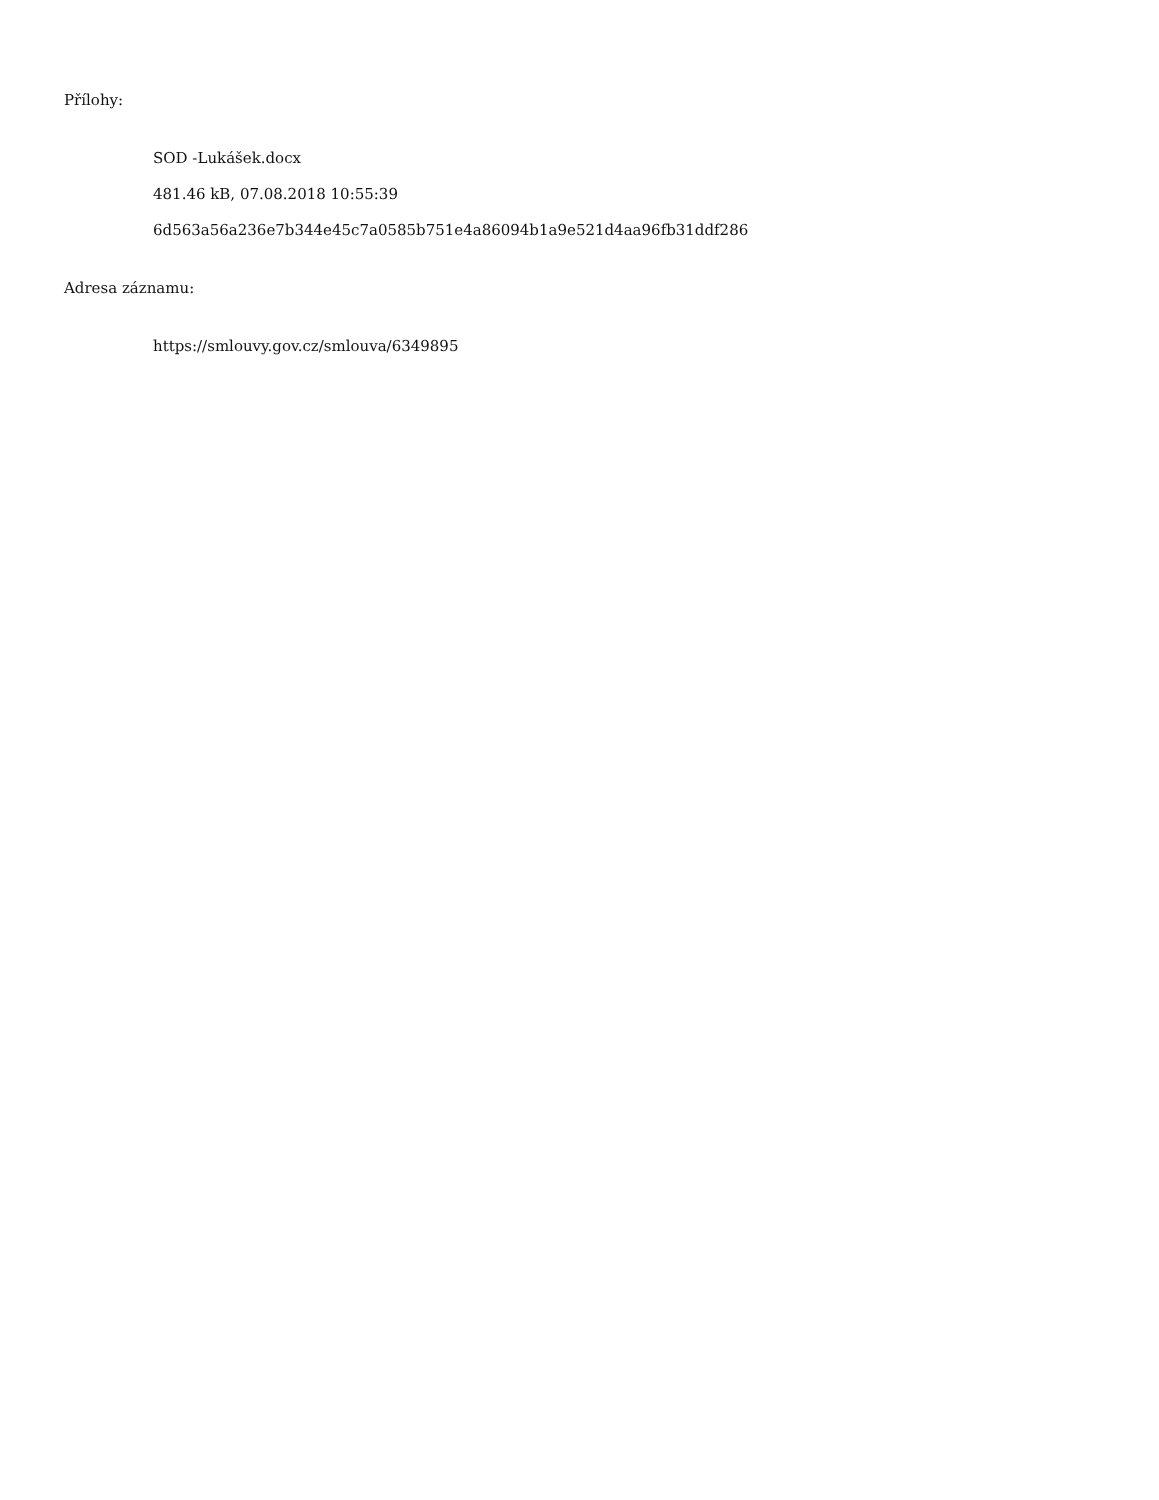Přílohy:
SOD -Lukášek.docx
481.46 kB, 07.08.2018 10:55:39
6d563a56a236e7b344e45c7a0585b751e4a86094b1a9e521d4aa96fb31ddf286
Adresa záznamu:
https://smlouvy.gov.cz/smlouva/6349895